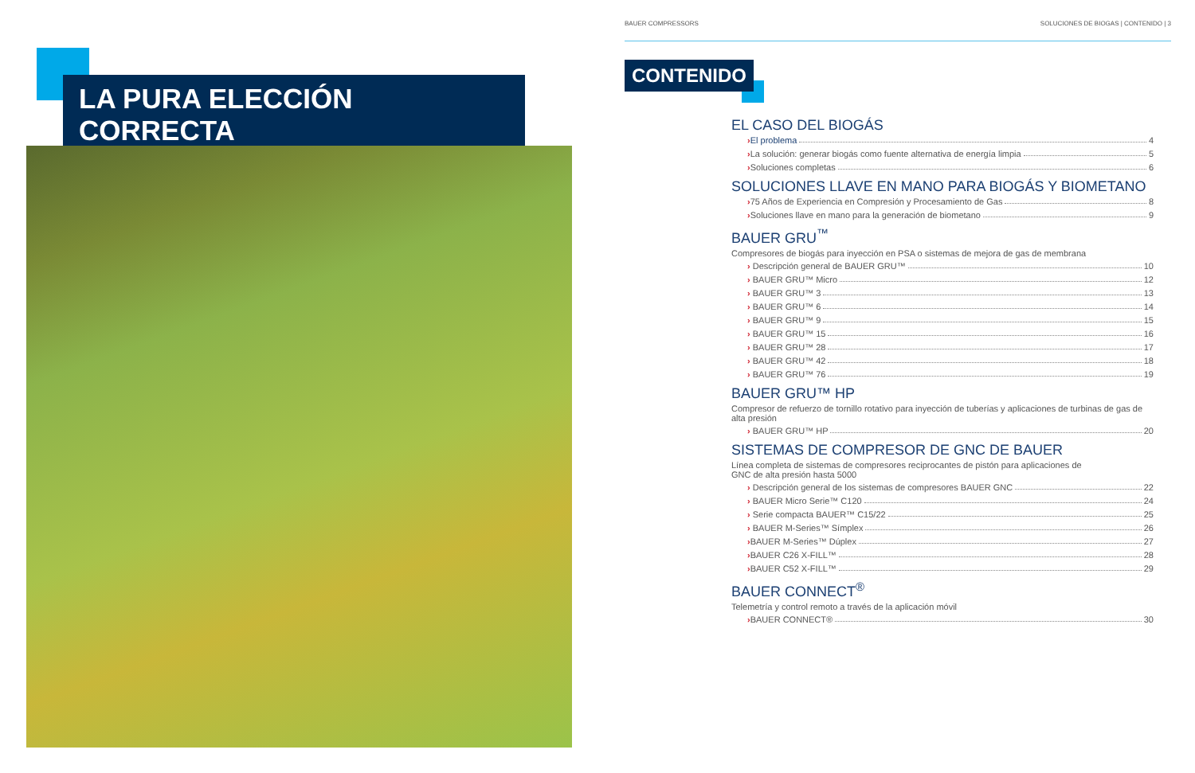LA PURA ELECCIÓN CORRECTA
BAUER COMPRESSORS SOLUCIONES DE BIOGAS | CONTENIDO | 3
CONTENIDO
EL CASO DEL BIOGÁS
›El problema 4
›La solución: generar biogás como fuente alternativa de energía limpia 5
›Soluciones completas 6
SOLUCIONES LLAVE EN MANO PARA BIOGÁS Y BIOMETANO
›75 Años de Experiencia en Compresión y Procesamiento de Gas 8
›Soluciones llave en mano para la generación de biometano 9
BAUER GRU<sup>™</sup>
Compresores de biogás para inyección en PSA o sistemas de mejora de gas de membrana
› Descripción general de BAUER GRU™ 10
› BAUER GRU™ Micro 12
› BAUER GRU™ 3 13
› BAUER GRU™ 6 14
› BAUER GRU™ 9 15
› BAUER GRU™ 15 16
› BAUER GRU™ 28 17
› BAUER GRU™ 42 18
› BAUER GRU™ 76 19
BAUER GRU™ HP
Compresor de refuerzo de tornillo rotativo para inyección de tuberías y aplicaciones de turbinas de gas de alta presión
› BAUER GRU™ HP 20
SISTEMAS DE COMPRESOR DE GNC DE BAUER
Línea completa de sistemas de compresores reciprocantes de pistón para aplicaciones de
GNC de alta presión hasta 5000
› Descripción general de los sistemas de compresores BAUER GNC 22
› BAUER Micro Serie™ C120 24
› Serie compacta BAUER™ C15/22 25
› BAUER M-Series™ Símplex 26
›BAUER M-Series™ Dúplex 27
›BAUER C26 X-FILL™ 28
›BAUER C52 X-FILL™ 29
BAUER CONNECT<sup>®</sup>
Telemetría y control remoto a través de la aplicación móvil
›BAUER CONNECT® 30